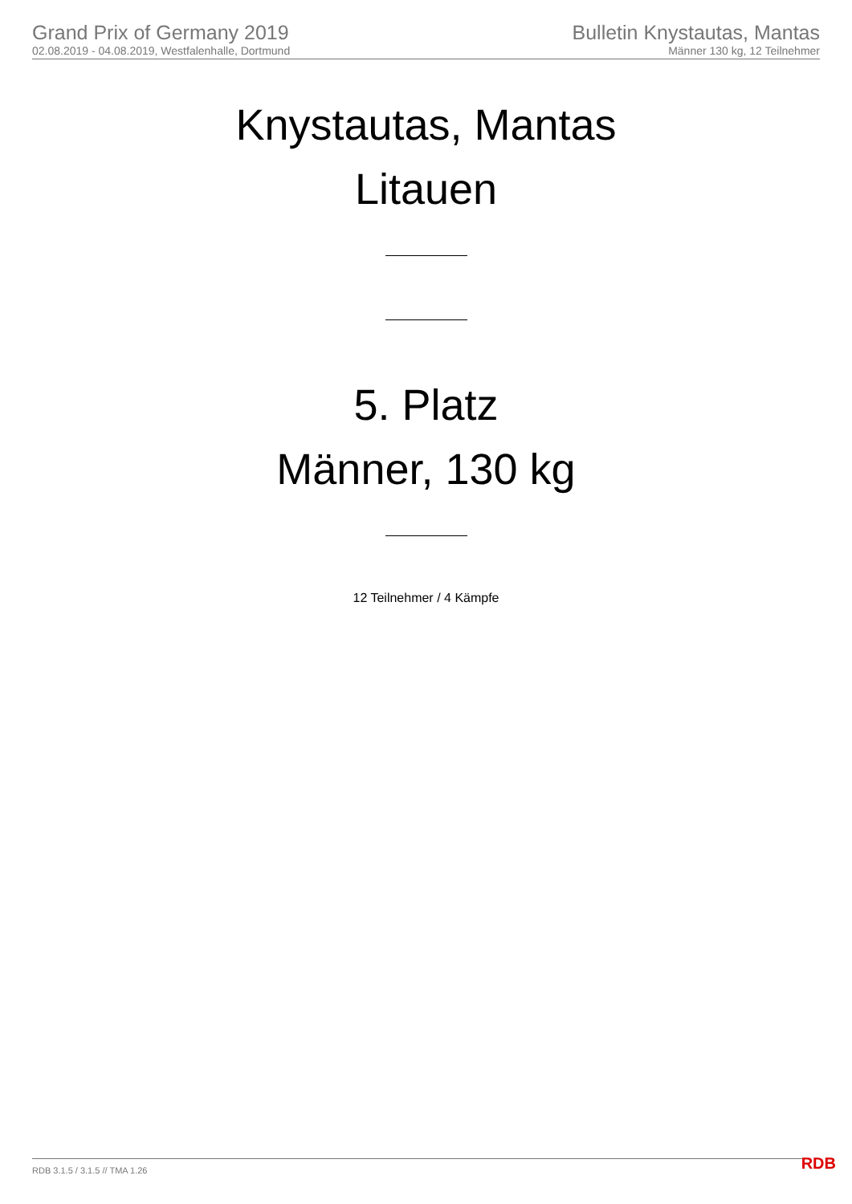Grand Prix of Germany 2019
02.08.2019 - 04.08.2019, Westfalenhalle, Dortmund
Bulletin Knystautas, Mantas
Männer 130 kg, 12 Teilnehmer
Knystautas, Mantas
Litauen
5. Platz
Männer, 130 kg
12 Teilnehmer / 4 Kämpfe
RDB 3.1.5 / 3.1.5 // TMA 1.26 RDB